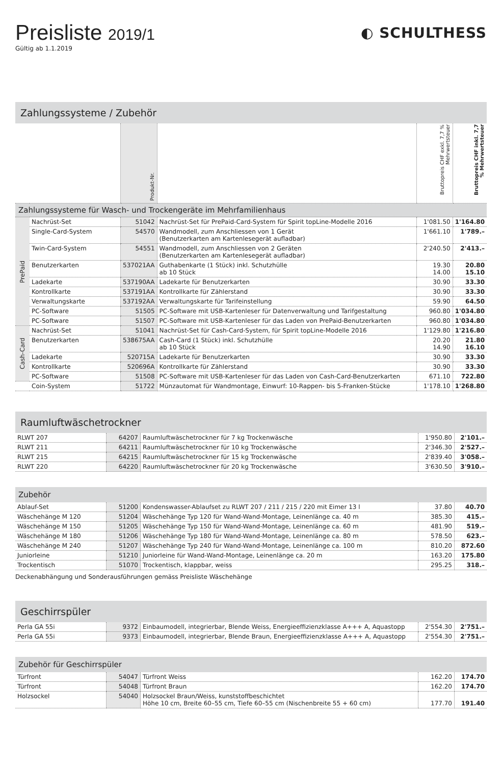Preisliste 2019/1
Gültig ab 1.1.2019
◐ SCHULTHESS
Zahlungssysteme / Zubehör
| | | Produkt-Nr. | | Bruttopreis CHF exkl. 7,7 % Mehrwertsteuer | Bruttopreis CHF inkl. 7,7 % Mehrwertsteuer |
| --- | --- | --- | --- | --- | --- |
| Zahlungssysteme für Wasch- und Trockengeräte im Mehrfamilienhaus | | | | | |
| PrePaid | Nachrüst-Set | 51042 | Nachrüst-Set für PrePaid-Card-System für Spirit topLine-Modelle 2016 | 1'081.50 | 1'164.80 |
| | Single-Card-System | 54570 | Wandmodell, zum Anschliessen von 1 Gerät (Benutzerkarten am Kartenlesegerät aufladbar) | 1'661.10 | 1'789.– |
| | Twin-Card-System | 54551 | Wandmodell, zum Anschliessen von 2 Geräten (Benutzerkarten am Kartenlesegerät aufladbar) | 2'240.50 | 2'413.– |
| | Benutzerkarten | 537021AA | Guthabenkarte (1 Stück) inkl. Schutzhülle ab 10 Stück | 19.30 14.00 | 20.80 15.10 |
| | Ladekarte | 537190AA | Ladekarte für Benutzerkarten | 30.90 | 33.30 |
| | Kontrollkarte | 537191AA | Kontrollkarte für Zählerstand | 30.90 | 33.30 |
| | Verwaltungskarte | 537192AA | Verwaltungskarte für Tarifeinstellung | 59.90 | 64.50 |
| | PC-Software | 51505 | PC-Software mit USB-Kartenleser für Datenverwaltung und Tarifgestaltung | 960.80 | 1'034.80 |
| | PC-Software | 51507 | PC-Software mit USB-Kartenleser für das Laden von PrePaid-Benutzerkarten | 960.80 | 1'034.80 |
| Cash-Card | Nachrüst-Set | 51041 | Nachrüst-Set für Cash-Card-System, für Spirit topLine-Modelle 2016 | 1'129.80 | 1'216.80 |
| | Benutzerkarten | 538675AA | Cash-Card (1 Stück) inkl. Schutzhülle ab 10 Stück | 20.20 14.90 | 21.80 16.10 |
| | Ladekarte | 520715A | Ladekarte für Benutzerkarten | 30.90 | 33.30 |
| | Kontrollkarte | 520696A | Kontrollkarte für Zählerstand | 30.90 | 33.30 |
| | PC-Software | 51508 | PC-Software mit USB-Kartenleser für das Laden von Cash-Card-Benutzerkarten | 671.10 | 722.80 |
| | Coin-System | 51722 | Münzautomat für Wandmontage, Einwurf: 10-Rappen- bis 5-Franken-Stücke | 1'178.10 | 1'268.80 |
Raumluftwäschetrockner
| RLWT 207 | 64207 | Raumluftwäschetrockner für 7 kg Trockenwäsche | 1'950.80 | 2'101.– |
| RLWT 211 | 64211 | Raumluftwäschetrockner für 10 kg Trockenwäsche | 2'346.30 | 2'527.– |
| RLWT 215 | 64215 | Raumluftwäschetrockner für 15 kg Trockenwäsche | 2'839.40 | 3'058.– |
| RLWT 220 | 64220 | Raumluftwäschetrockner für 20 kg Trockenwäsche | 3'630.50 | 3'910.– |
Zubehör
| Ablauf-Set | 51200 | Kondenswasser-Ablaufset zu RLWT 207 / 211 / 215 / 220 mit Eimer 13 l | 37.80 | 40.70 |
| Wäschehänge M 120 | 51204 | Wäschehänge Typ 120 für Wand-Wand-Montage, Leinenlänge ca. 40 m | 385.30 | 415.– |
| Wäschehänge M 150 | 51205 | Wäschehänge Typ 150 für Wand-Wand-Montage, Leinenlänge ca. 60 m | 481.90 | 519.– |
| Wäschehänge M 180 | 51206 | Wäschehänge Typ 180 für Wand-Wand-Montage, Leinenlänge ca. 80 m | 578.50 | 623.– |
| Wäschehänge M 240 | 51207 | Wäschehänge Typ 240 für Wand-Wand-Montage, Leinenlänge ca. 100 m | 810.20 | 872.60 |
| Juniorleine | 51210 | Juniorleine für Wand-Wand-Montage, Leinenlänge ca. 20 m | 163.20 | 175.80 |
| Trockentisch | 51070 | Trockentisch, klappbar, weiss | 295.25 | 318.– |
Deckenabhängung und Sonderausführungen gemäss Preisliste Wäschehänge
Geschirrspüler
| Perla GA 55i | 9372 | Einbaumodell, integrierbar, Blende Weiss, Energieeffizienzklasse A+++ A, Aquastopp | 2'554.30 | 2'751.– |
| Perla GA 55i | 9373 | Einbaumodell, integrierbar, Blende Braun, Energieeffizienzklasse A+++ A, Aquastopp | 2'554.30 | 2'751.– |
Zubehör für Geschirrspüler
| Türfront | 54047 | Türfront Weiss | 162.20 | 174.70 |
| Türfront | 54048 | Türfront Braun | 162.20 | 174.70 |
| Holzsockel | 54040 | Holzsockel Braun/Weiss, kunststoffbeschichtet Höhe 10 cm, Breite 60–55 cm, Tiefe 60–55 cm (Nischenbreite 55 + 60 cm) | 177.70 | 191.40 |